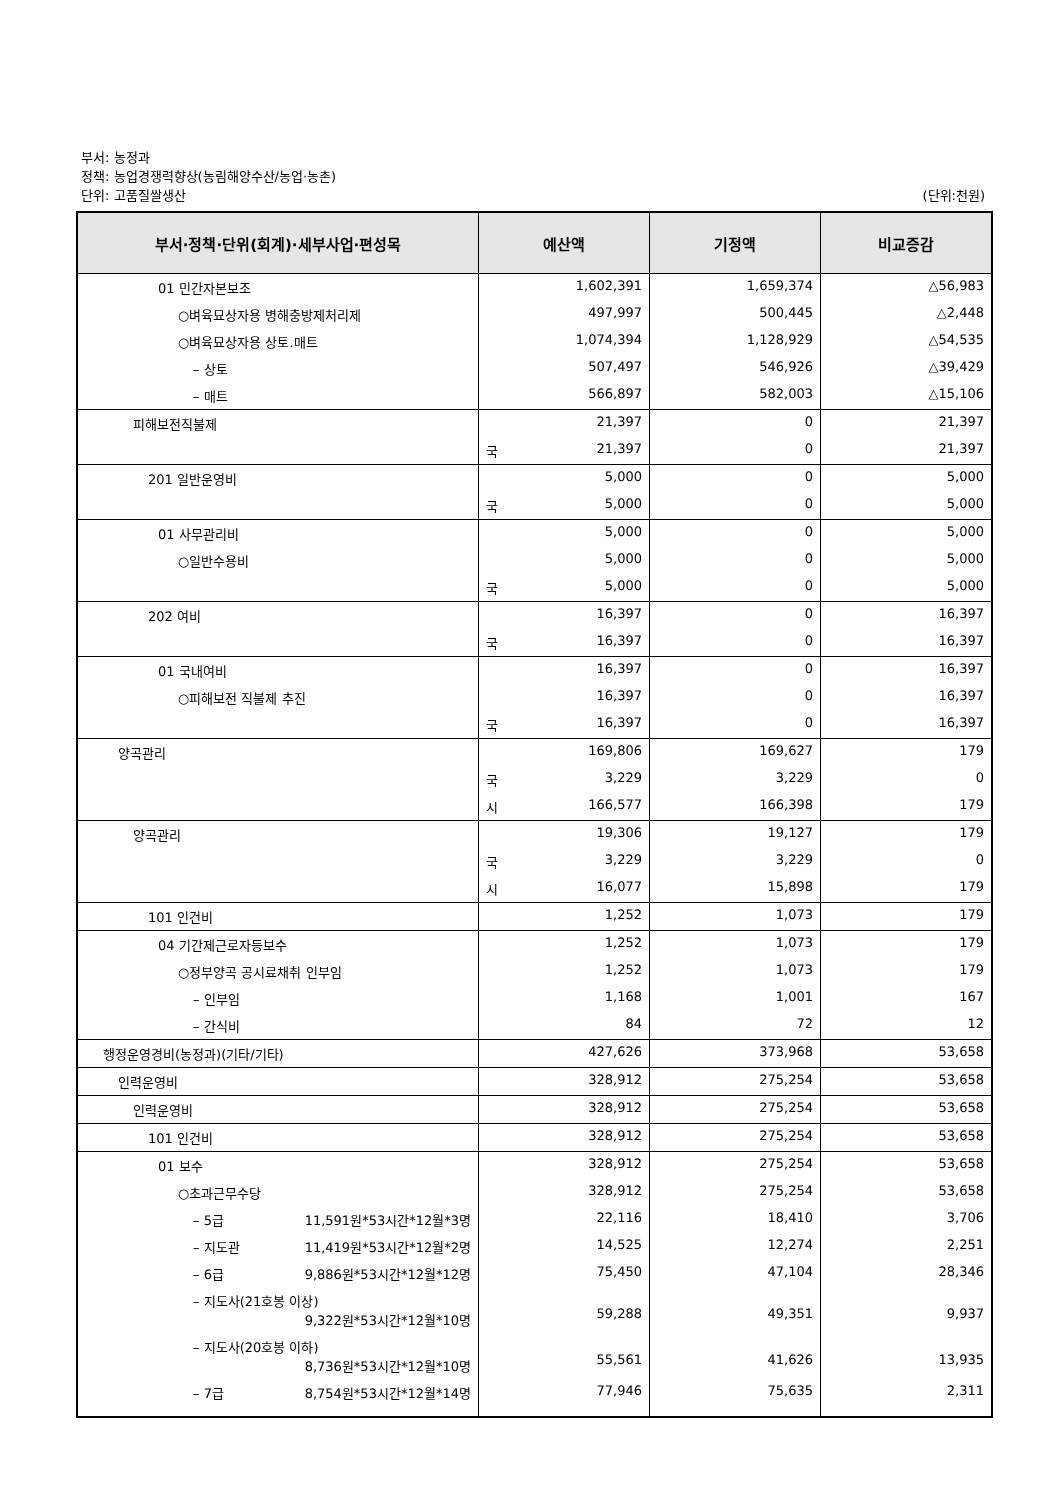부서: 농정과
정책: 농업경쟁력향상(농림해양수산/농업·농촌)
단위: 고품질쌀생산 (단위:천원)
| 부서·정책·단위(회계)·세부사업·편성목 | 예산액 | 기정액 | 비교증감 |
| --- | --- | --- | --- |
| 01 민간자본보조 | 1,602,391 | 1,659,374 | △56,983 |
| ○벼육묘상자용 병해충방제처리제 | 497,997 | 500,445 | △2,448 |
| ○벼육묘상자용 상토.매트 | 1,074,394 | 1,128,929 | △54,535 |
| – 상토 | 507,497 | 546,926 | △39,429 |
| – 매트 | 566,897 | 582,003 | △15,106 |
| 피해보전직불제 | 21,397 | 0 | 21,397 |
| | 국 21,397 | 0 | 21,397 |
| 201 일반운영비 | 5,000 | 0 | 5,000 |
| | 국 5,000 | 0 | 5,000 |
| 01 사무관리비 | 5,000 | 0 | 5,000 |
| ○일반수용비 | 5,000 | 0 | 5,000 |
| | 국 5,000 | 0 | 5,000 |
| 202 여비 | 16,397 | 0 | 16,397 |
| | 국 16,397 | 0 | 16,397 |
| 01 국내여비 | 16,397 | 0 | 16,397 |
| ○피해보전 직불제 추진 | 16,397 | 0 | 16,397 |
| | 국 16,397 | 0 | 16,397 |
| 양곡관리 | 169,806 | 169,627 | 179 |
| | 국 3,229 | 3,229 | 0 |
| | 시 166,577 | 166,398 | 179 |
| 양곡관리 | 19,306 | 19,127 | 179 |
| | 국 3,229 | 3,229 | 0 |
| | 시 16,077 | 15,898 | 179 |
| 101 인건비 | 1,252 | 1,073 | 179 |
| 04 기간제근로자등보수 | 1,252 | 1,073 | 179 |
| ○정부양곡 공시료채취 인부임 | 1,252 | 1,073 | 179 |
| – 인부임 | 1,168 | 1,001 | 167 |
| – 간식비 | 84 | 72 | 12 |
| 행정운영경비(농정과)(기타/기타) | 427,626 | 373,968 | 53,658 |
| 인력운영비 | 328,912 | 275,254 | 53,658 |
| 인력운영비 | 328,912 | 275,254 | 53,658 |
| 101 인건비 | 328,912 | 275,254 | 53,658 |
| 01 보수 | 328,912 | 275,254 | 53,658 |
| ○초과근무수당 | 328,912 | 275,254 | 53,658 |
| – 5급 11,591원*53시간*12월*3명 | 22,116 | 18,410 | 3,706 |
| – 지도관 11,419원*53시간*12월*2명 | 14,525 | 12,274 | 2,251 |
| – 6급 9,886원*53시간*12월*12명 | 75,450 | 47,104 | 28,346 |
| – 지도사(21호봉 이상) 9,322원*53시간*12월*10명 | 59,288 | 49,351 | 9,937 |
| – 지도사(20호봉 이하) 8,736원*53시간*12월*10명 | 55,561 | 41,626 | 13,935 |
| – 7급 8,754원*53시간*12월*14명 | 77,946 | 75,635 | 2,311 |